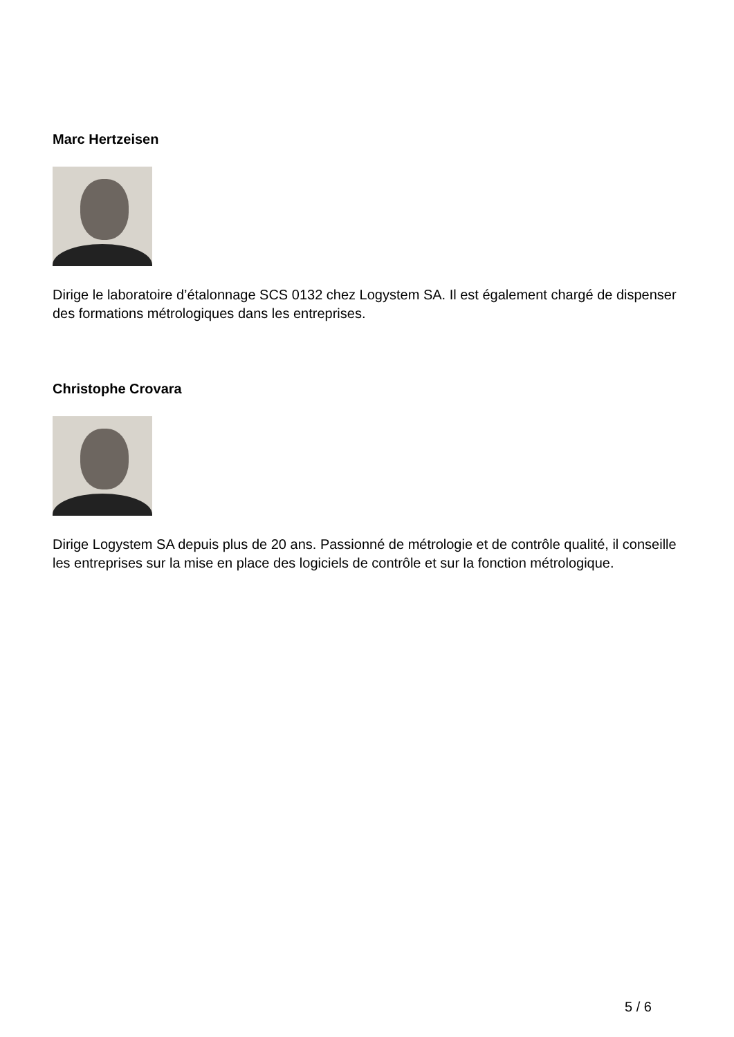Marc Hertzeisen
Dirige le laboratoire d’étalonnage SCS 0132 chez Logystem SA. Il est également chargé de dispenser des formations métrologiques dans les entreprises.
Christophe Crovara
Dirige Logystem SA depuis plus de 20 ans. Passionné de métrologie et de contrôle qualité, il conseille les entreprises sur la mise en place des logiciels de contrôle et sur la fonction métrologique.
5 / 6